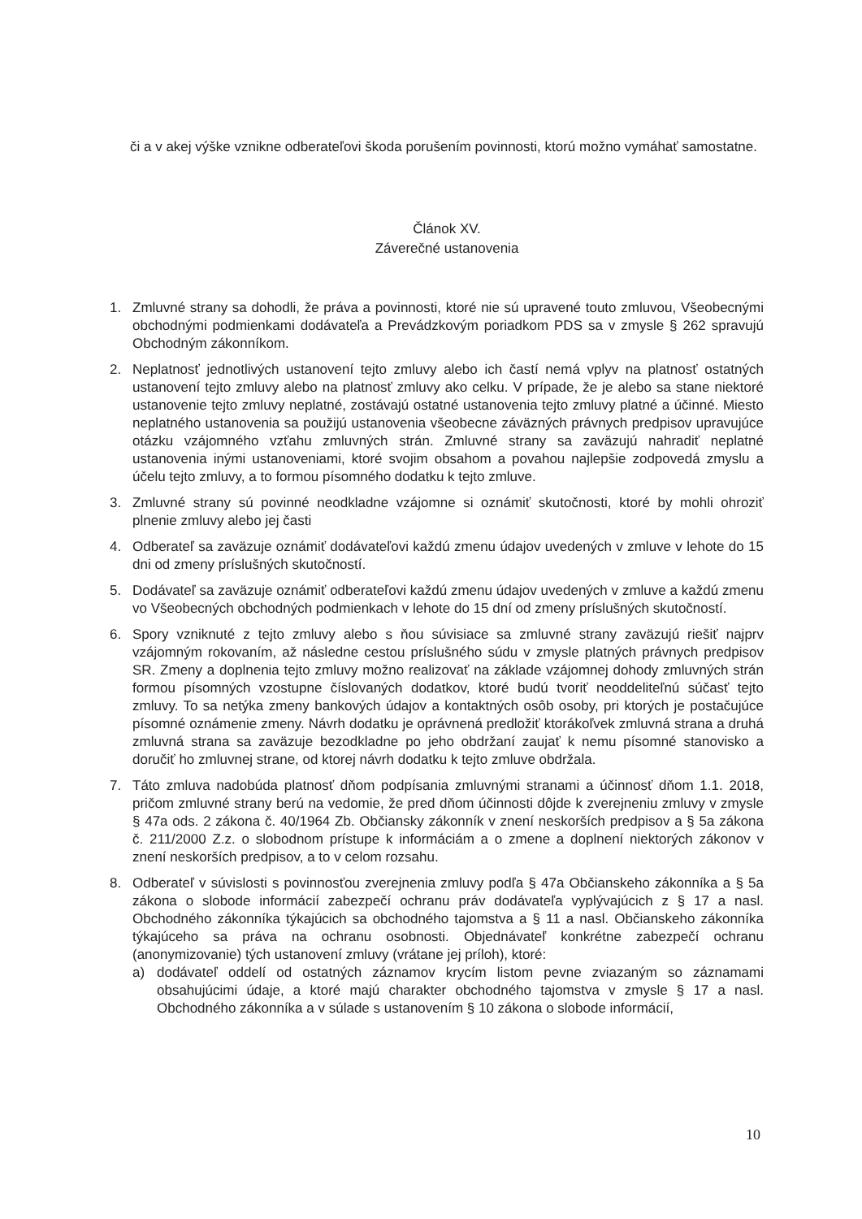či a v akej výške vznikne odberateľovi škoda porušením povinnosti, ktorú možno vymáhať samostatne.
Článok XV.
Záverečné ustanovenia
1. Zmluvné strany sa dohodli, že práva a povinnosti, ktoré nie sú upravené touto zmluvou, Všeobecnými obchodnými podmienkami dodávateľa a Prevádzkovým poriadkom PDS sa v zmysle § 262 spravujú Obchodným zákonníkom.
2. Neplatnosť jednotlivých ustanovení tejto zmluvy alebo ich častí nemá vplyv na platnosť ostatných ustanovení tejto zmluvy alebo na platnosť zmluvy ako celku. V prípade, že je alebo sa stane niektoré ustanovenie tejto zmluvy neplatné, zostávajú ostatné ustanovenia tejto zmluvy platné a účinné. Miesto neplatného ustanovenia sa použijú ustanovenia všeobecne záväzných právnych predpisov upravujúce otázku vzájomného vzťahu zmluvných strán. Zmluvné strany sa zaväzujú nahradiť neplatné ustanovenia inými ustanoveniami, ktoré svojim obsahom a povahou najlepšie zodpovedá zmyslu a účelu tejto zmluvy, a to formou písomného dodatku k tejto zmluve.
3. Zmluvné strany sú povinné neodkladne vzájomne si oznámiť skutočnosti, ktoré by mohli ohroziť plnenie zmluvy alebo jej časti
4. Odberateľ sa zaväzuje oznámiť dodávateľovi každú zmenu údajov uvedených v zmluve v lehote do 15 dni od zmeny príslušných skutočností.
5. Dodávateľ sa zaväzuje oznámiť odberateľovi každú zmenu údajov uvedených v zmluve a každú zmenu vo Všeobecných obchodných podmienkach v lehote do 15 dní od zmeny príslušných skutočností.
6. Spory vzniknuté z tejto zmluvy alebo s ňou súvisiace sa zmluvné strany zaväzujú riešiť najprv vzájomným rokovaním, až následne cestou príslušného súdu v zmysle platných právnych predpisov SR. Zmeny a doplnenia tejto zmluvy možno realizovať na základe vzájomnej dohody zmluvných strán formou písomných vzostupne číslovaných dodatkov, ktoré budú tvoriť neoddeliteľnú súčasť tejto zmluvy. To sa netýka zmeny bankových údajov a kontaktných osôb osoby, pri ktorých je postačujúce písomné oznámenie zmeny. Návrh dodatku je oprávnená predložiť ktorákoľvek zmluvná strana a druhá zmluvná strana sa zaväzuje bezodkladne po jeho obdržaní zaujať k nemu písomné stanovisko a doručiť ho zmluvnej strane, od ktorej návrh dodatku k tejto zmluve obdržala.
7. Táto zmluva nadobúda platnosť dňom podpísania zmluvnými stranami a účinnosť dňom 1.1. 2018, pričom zmluvné strany berú na vedomie, že pred dňom účinnosti dôjde k zverejneniu zmluvy v zmysle § 47a ods. 2 zákona č. 40/1964 Zb. Občiansky zákonník v znení neskorších predpisov a § 5a zákona č. 211/2000 Z.z. o slobodnom prístupe k informáciám a o zmene a doplnení niektorých zákonov v znení neskorších predpisov, a to v celom rozsahu.
8. Odberateľ v súvislosti s povinnosťou zverejnenia zmluvy podľa § 47a Občianskeho zákonníka a § 5a zákona o slobode informácií zabezpečí ochranu práv dodávateľa vyplývajúcich z § 17 a nasl. Obchodného zákonníka týkajúcich sa obchodného tajomstva a § 11 a nasl. Občianskeho zákonníka týkajúceho sa práva na ochranu osobnosti. Objednávateľ konkrétne zabezpečí ochranu (anonymizovanie) tých ustanovení zmluvy (vrátane jej príloh), ktoré:
a) dodávateľ oddelí od ostatných záznamov krycím listom pevne zviazaným so záznamami obsahujúcimi údaje, a ktoré majú charakter obchodného tajomstva v zmysle § 17 a nasl. Obchodného zákonníka a v súlade s ustanovením § 10 zákona o slobode informácií,
10